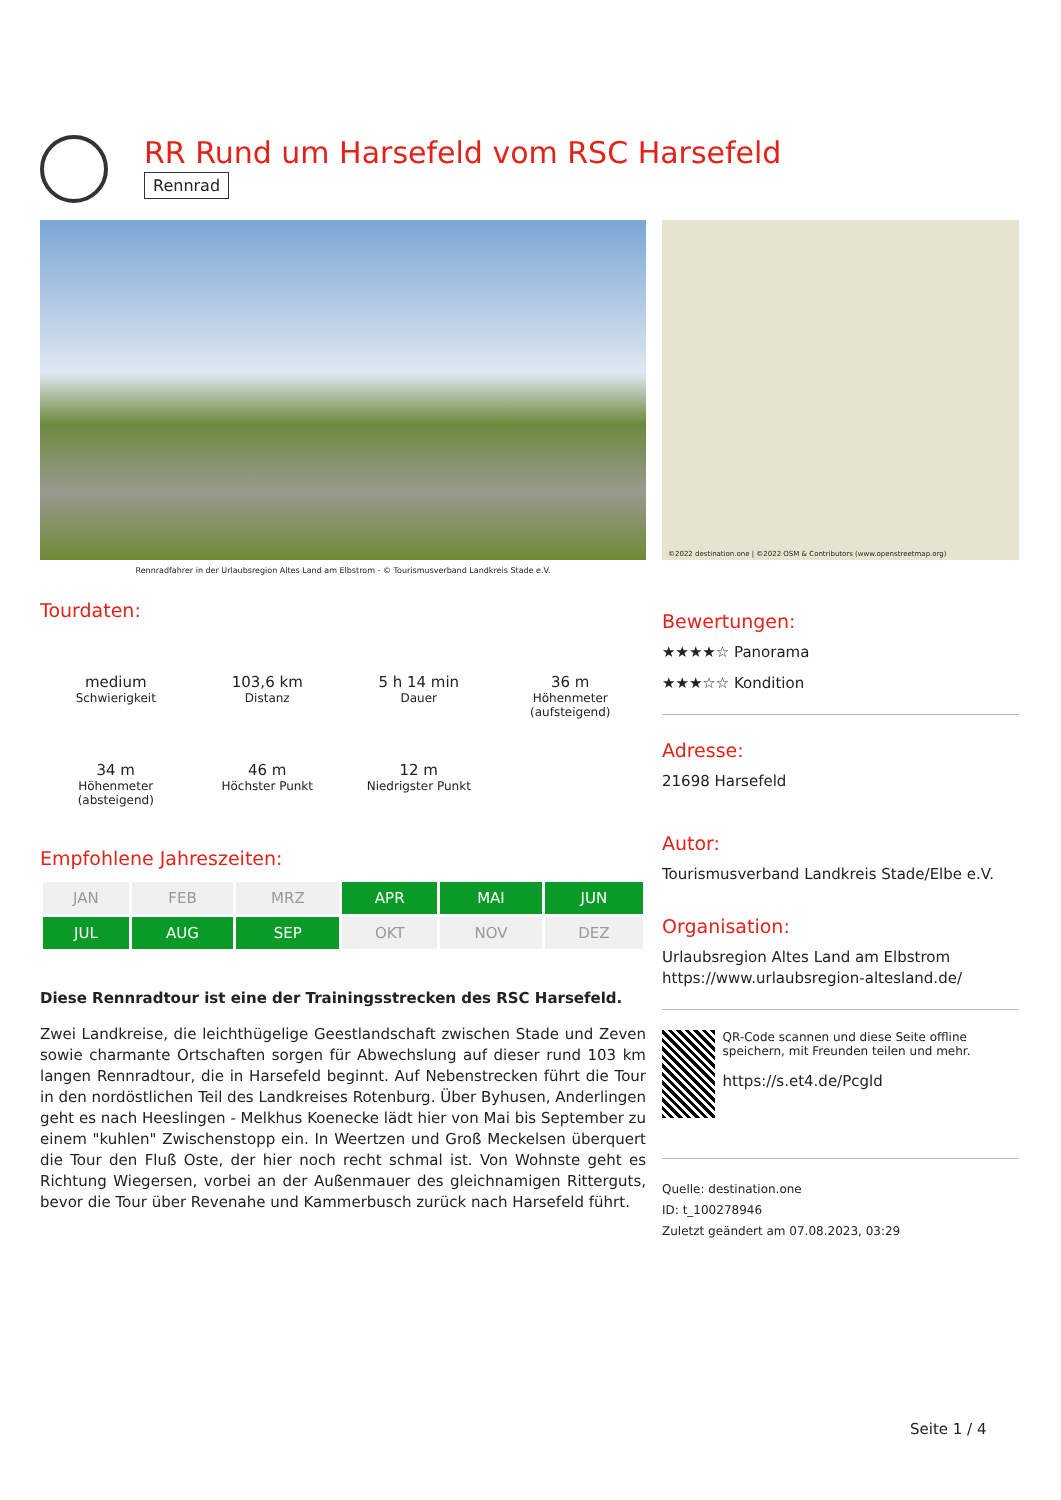RR Rund um Harsefeld vom RSC Harsefeld
Rennrad
Rennradfahrer in der Urlaubsregion Altes Land am Elbstrom - © Tourismusverband Landkreis Stade e.V.
Tourdaten:
medium
Schwierigkeit
103,6 km
Distanz
5 h 14 min
Dauer
36 m
Höhenmeter (aufsteigend)
34 m
Höhenmeter (absteigend)
46 m
Höchster Punkt
12 m
Niedrigster Punkt
Empfohlene Jahreszeiten:
| JAN | FEB | MRZ | APR | MAI | JUN |
| JUL | AUG | SEP | OKT | NOV | DEZ |
Diese Rennradtour ist eine der Trainingsstrecken des RSC Harsefeld.
Zwei Landkreise, die leichthügelige Geestlandschaft zwischen Stade und Zeven sowie charmante Ortschaften sorgen für Abwechslung auf dieser rund 103 km langen Rennradtour, die in Harsefeld beginnt. Auf Nebenstrecken führt die Tour in den nordöstlichen Teil des Landkreises Rotenburg. Über Byhusen, Anderlingen geht es nach Heeslingen - Melkhus Koenecke lädt hier von Mai bis September zu einem "kuhlen" Zwischenstopp ein. In Weertzen und Groß Meckelsen überquert die Tour den Fluß Oste, der hier noch recht schmal ist. Von Wohnste geht es Richtung Wiegersen, vorbei an der Außenmauer des gleichnamigen Ritterguts, bevor die Tour über Revenahe und Kammerbusch zurück nach Harsefeld führt.
©2022 destination.one | ©2022 OSM & Contributors (www.openstreetmap.org)
Bewertungen:
★★★★☆ Panorama
★★★☆☆ Kondition
Adresse:
21698 Harsefeld
Autor:
Tourismusverband Landkreis Stade/Elbe e.V.
Organisation:
Urlaubsregion Altes Land am Elbstrom
https://www.urlaubsregion-altesland.de/
QR-Code scannen und diese Seite offline speichern, mit Freunden teilen und mehr.
https://s.et4.de/Pcgld
Quelle: destination.one
ID: t_100278946
Zuletzt geändert am 07.08.2023, 03:29
Seite 1 / 4